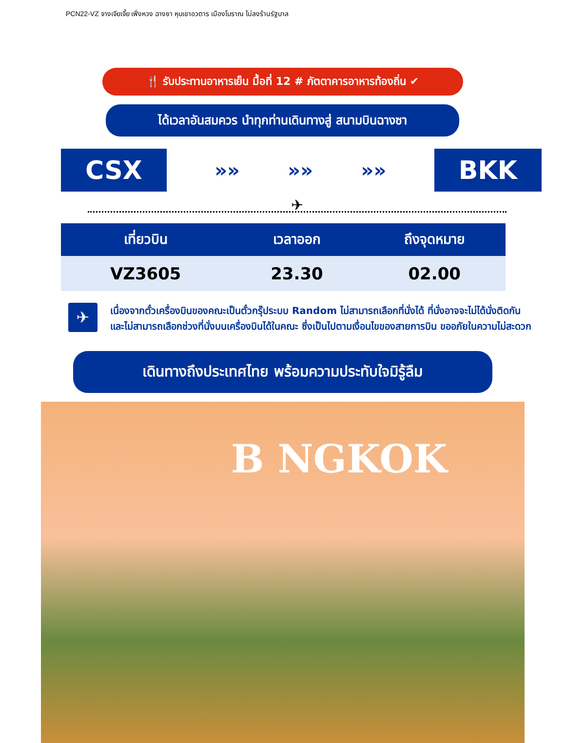PCN22-VZ จางเจียเจี้ย เฟิ่งหวง ฉางซา หุบเขาอวตาร เมืองโบราณ ไม่ลงร้านรัฐบาล
🍴 รับประทานอาหารเย็น มื้อที่ 12 # ภัตตาคารอาหารท้องถิ่น ✔
ได้เวลาอันสมควร นำทุกท่านเดินทางสู่ สนามบินฉางซา
CSX
»» »» »»
BKK
✈
| เที่ยวบิน | เวลาออก | ถึงจุดหมาย |
| --- | --- | --- |
| VZ3605 | 23.30 | 02.00 |
✈
เนื่องจากตั๋วเครื่องบินของคณะเป็นตั๋วกรุ๊ประบบ Random ไม่สามารถเลือกที่นั่งได้ ที่นั่งอาจจะไม่ได้นั่งติดกัน และไม่สามารถเลือกช่วงที่นั่งบนเครื่องบินได้ในคณะ ซึ่งเป็นไปตามเงื่อนไขของสายการบิน ขออภัยในความไม่สะดวก
เดินทางถึงประเทศไทย พร้อมความประทับใจมิรู้ลืม
B NGKOK